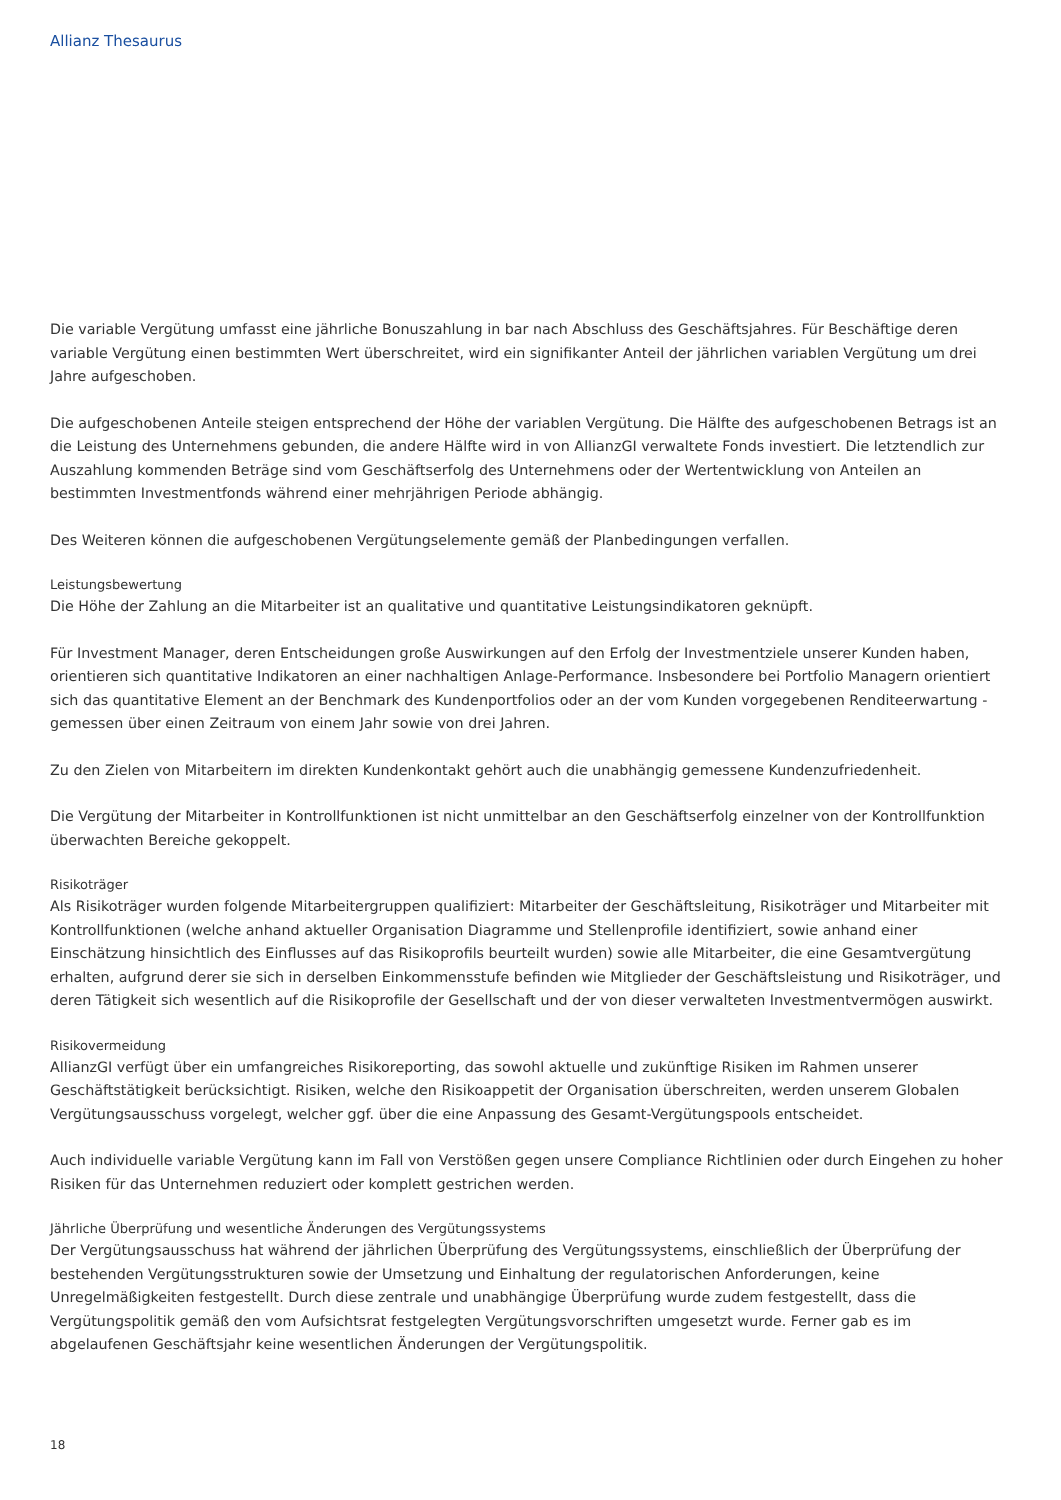Allianz Thesaurus
Die variable Vergütung umfasst eine jährliche Bonuszahlung in bar nach Abschluss des Geschäftsjahres. Für Beschäftige deren variable Vergütung einen bestimmten Wert überschreitet, wird ein signifikanter Anteil der jährlichen variablen Vergütung um drei Jahre aufgeschoben.
Die aufgeschobenen Anteile steigen entsprechend der Höhe der variablen Vergütung. Die Hälfte des aufgeschobenen Betrags ist an die Leistung des Unternehmens gebunden, die andere Hälfte wird in von AllianzGI verwaltete Fonds investiert. Die letztendlich zur Auszahlung kommenden Beträge sind vom Geschäftserfolg des Unternehmens oder der Wertentwicklung von Anteilen an bestimmten Investmentfonds während einer mehrjährigen Periode abhängig.
Des Weiteren können die aufgeschobenen Vergütungselemente gemäß der Planbedingungen verfallen.
Leistungsbewertung
Die Höhe der Zahlung an die Mitarbeiter ist an qualitative und quantitative Leistungsindikatoren geknüpft.
Für Investment Manager, deren Entscheidungen große Auswirkungen auf den Erfolg der Investmentziele unserer Kunden haben, orientieren sich quantitative Indikatoren an einer nachhaltigen Anlage-Performance. Insbesondere bei Portfolio Managern orientiert sich das quantitative Element an der Benchmark des Kundenportfolios oder an der vom Kunden vorgegebenen Renditeerwartung - gemessen über einen Zeitraum von einem Jahr sowie von drei Jahren.
Zu den Zielen von Mitarbeitern im direkten Kundenkontakt gehört auch die unabhängig gemessene Kundenzufriedenheit.
Die Vergütung der Mitarbeiter in Kontrollfunktionen ist nicht unmittelbar an den Geschäftserfolg einzelner von der Kontrollfunktion überwachten Bereiche gekoppelt.
Risikoträger
Als Risikoträger wurden folgende Mitarbeitergruppen qualifiziert: Mitarbeiter der Geschäftsleitung, Risikoträger und Mitarbeiter mit Kontrollfunktionen (welche anhand aktueller Organisation Diagramme und Stellenprofile identifiziert, sowie anhand einer Einschätzung hinsichtlich des Einflusses auf das Risikoprofils beurteilt wurden) sowie alle Mitarbeiter, die eine Gesamtvergütung erhalten, aufgrund derer sie sich in derselben Einkommensstufe befinden wie Mitglieder der Geschäftsleistung und Risikoträger, und deren Tätigkeit sich wesentlich auf die Risikoprofile der Gesellschaft und der von dieser verwalteten Investmentvermögen auswirkt.
Risikovermeidung
AllianzGI verfügt über ein umfangreiches Risikoreporting, das sowohl aktuelle und zukünftige Risiken im Rahmen unserer Geschäftstätigkeit berücksichtigt. Risiken, welche den Risikoappetit der Organisation überschreiten, werden unserem Globalen Vergütungsausschuss vorgelegt, welcher ggf. über die eine Anpassung des Gesamt-Vergütungspools entscheidet.
Auch individuelle variable Vergütung kann im Fall von Verstößen gegen unsere Compliance Richtlinien oder durch Eingehen zu hoher Risiken für das Unternehmen reduziert oder komplett gestrichen werden.
Jährliche Überprüfung und wesentliche Änderungen des Vergütungssystems
Der Vergütungsausschuss hat während der jährlichen Überprüfung des Vergütungssystems, einschließlich der Überprüfung der bestehenden Vergütungsstrukturen sowie der Umsetzung und Einhaltung der regulatorischen Anforderungen, keine Unregelmäßigkeiten festgestellt. Durch diese zentrale und unabhängige Überprüfung wurde zudem festgestellt, dass die Vergütungspolitik gemäß den vom Aufsichtsrat festgelegten Vergütungsvorschriften umgesetzt wurde. Ferner gab es im abgelaufenen Geschäftsjahr keine wesentlichen Änderungen der Vergütungspolitik.
18